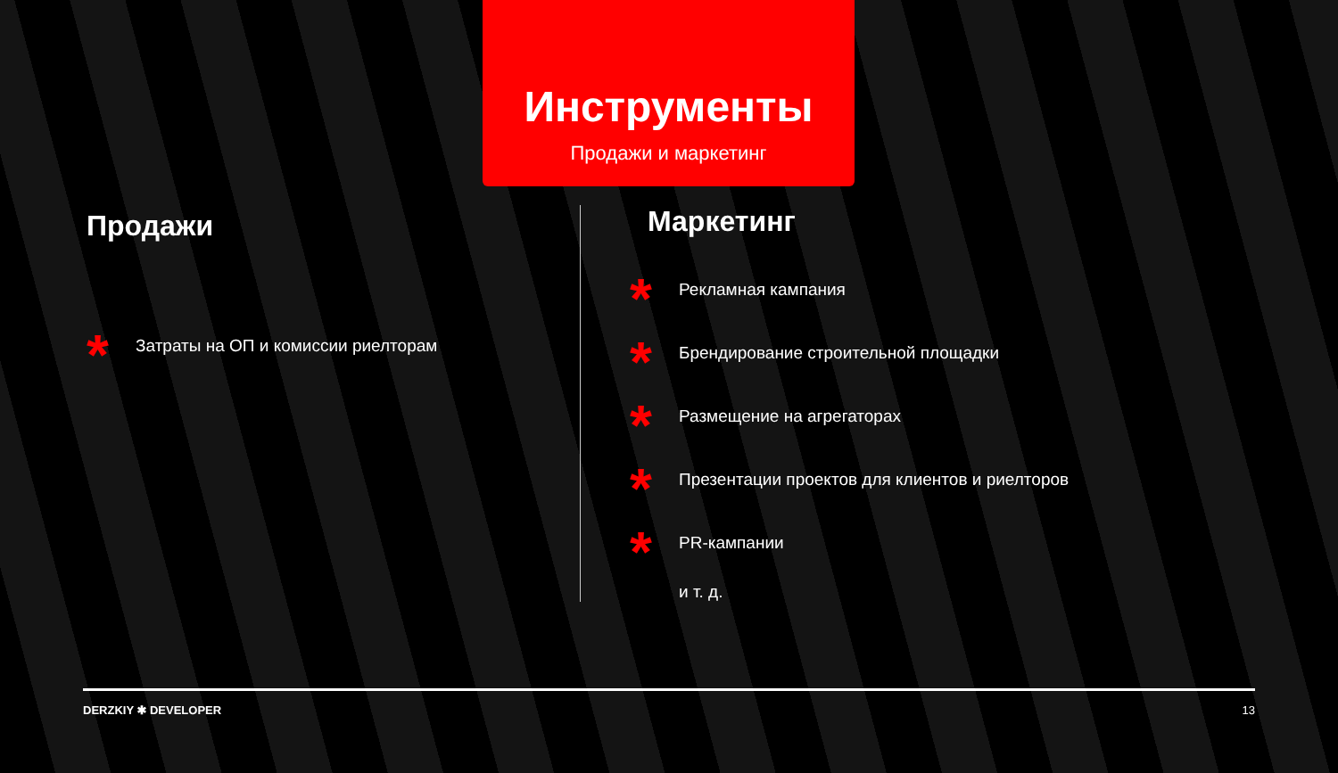Инструменты
Продажи и маркетинг
Продажи
* Затраты на ОП и комиссии риелторам
Маркетинг
* Рекламная кампания
* Брендирование строительной площадки
* Размещение на агрегаторах
* Презентации проектов для клиентов и риелторов
* PR-кампании
и т. д.
DERZKIY ✱ DEVELOPER 13